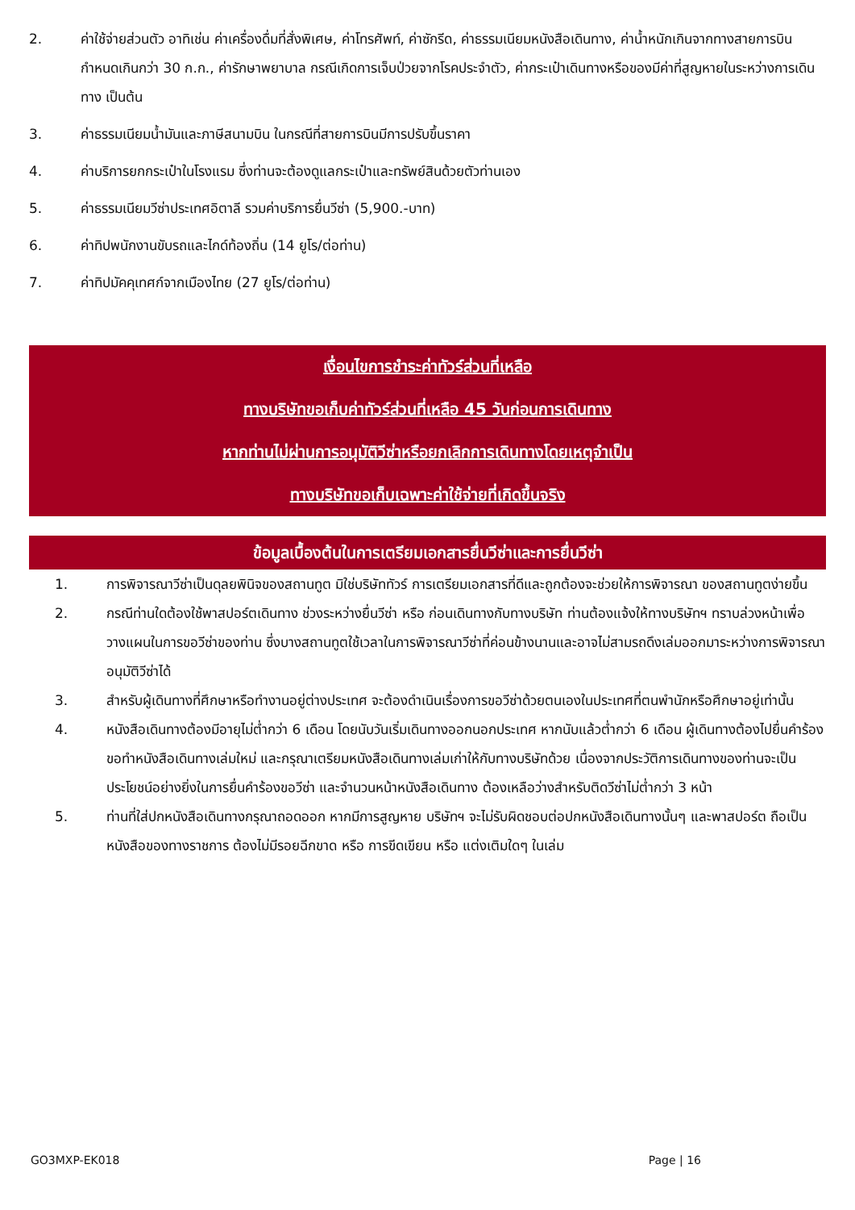2. ค่าใช้จ่ายส่วนตัว อาทิเช่น ค่าเครื่องดื่มที่สั่งพิเศษ, ค่าโทรศัพท์, ค่าซักรีด, ค่าธรรมเนียมหนังสือเดินทาง, ค่าน้ำหนักเกินจากทางสายการบินกำหนดเกินกว่า 30 ก.ก., ค่ารักษาพยาบาล กรณีเกิดการเจ็บป่วยจากโรคประจำตัว, ค่ากระเป๋าเดินทางหรือของมีค่าที่สูญหายในระหว่างการเดินทาง เป็นต้น
3. ค่าธรรมเนียมน้ำมันและภาษีสนามบิน ในกรณีที่สายการบินมีการปรับขึ้นราคา
4. ค่าบริการยกกระเป๋าในโรงแรม ซึ่งท่านจะต้องดูแลกระเป๋าและทรัพย์สินด้วยตัวท่านเอง
5. ค่าธรรมเนียมวีซ่าประเทศอิตาลี รวมค่าบริการยื่นวีซ่า (5,900.-บาท)
6. ค่าทิปพนักงานขับรถและไกด์ท้องถิ่น (14 ยูโร/ต่อท่าน)
7. ค่าทิปมัคคุเทศก์จากเมืองไทย (27 ยูโร/ต่อท่าน)
เงื่อนไขการชำระค่าทัวร์ส่วนที่เหลือ
ทางบริษัทขอเก็บค่าทัวร์ส่วนที่เหลือ 45 วันก่อนการเดินทาง
หากท่านไม่ผ่านการอนุมัติวีซ่าหรือยกเลิกการเดินทางโดยเหตุจำเป็น
ทางบริษัทขอเก็บเฉพาะค่าใช้จ่ายที่เกิดขึ้นจริง
ข้อมูลเบื้องต้นในการเตรียมเอกสารยื่นวีซ่าและการยื่นวีซ่า
1. การพิจารณาวีซ่าเป็นดุลยพินิจของสถานทูต มิใช่บริษัททัวร์ การเตรียมเอกสารที่ดีและถูกต้องจะช่วยให้การพิจารณา ของสถานทูตง่ายขึ้น
2. กรณีท่านใดต้องใช้พาสปอร์ตเดินทาง ช่วงระหว่างยื่นวีซ่า หรือ ก่อนเดินทางกับทางบริษัท ท่านต้องแจ้งให้ทางบริษัทฯ ทราบล่วงหน้าเพื่อวางแผนในการขอวีซ่าของท่าน ซึ่งบางสถานทูตใช้เวลาในการพิจารณาวีซ่าที่ค่อนข้างนานและอาจไม่สามรถดึงเล่มออกมาระหว่างการพิจารณาอนุมัติวีซ่าได้
3. สำหรับผู้เดินทางที่ศึกษาหรือทำงานอยู่ต่างประเทศ จะต้องดำเนินเรื่องการขอวีซ่าด้วยตนเองในประเทศที่ตนพำนักหรือศึกษาอยู่เท่านั้น
4. หนังสือเดินทางต้องมีอายุไม่ต่ำกว่า 6 เดือน โดยนับวันเริ่มเดินทางออกนอกประเทศ หากนับแล้วต่ำกว่า 6 เดือน ผู้เดินทางต้องไปยื่นคำร้องขอทำหนังสือเดินทางเล่มใหม่ และกรุณาเตรียมหนังสือเดินทางเล่มเก่าให้กับทางบริษัทด้วย เนื่องจากประวัติการเดินทางของท่านจะเป็นประโยชน์อย่างยิ่งในการยื่นคำร้องขอวีซ่า และจำนวนหน้าหนังสือเดินทาง ต้องเหลือว่างสำหรับติดวีซ่าไม่ต่ำกว่า 3 หน้า
5. ท่านที่ใส่ปกหนังสือเดินทางกรุณาถอดออก หากมีการสูญหาย บริษัทฯ จะไม่รับผิดชอบต่อปกหนังสือเดินทางนั้นๆ และพาสปอร์ต ถือเป็นหนังสือของทางราชการ ต้องไม่มีรอยฉีกขาด หรือ การขีดเขียน หรือ แต่งเติมใดๆ ในเล่ม
GO3MXP-EK018 Page | 16